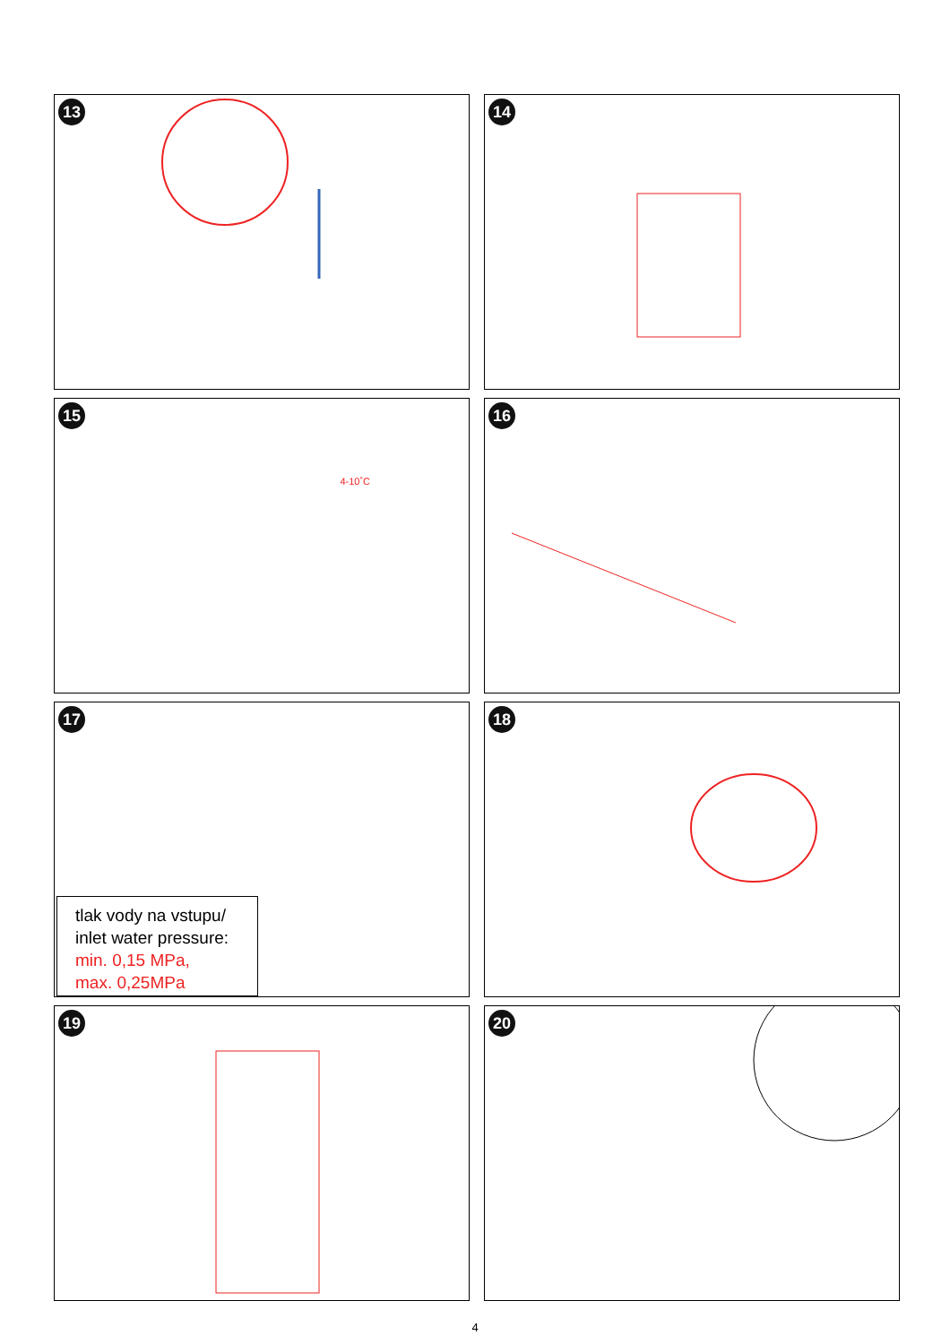13
14
15
4-10˚C
16
17
tlak vody na vstupu/
inlet water pressure:
min. 0,15 MPa,
max. 0,25MPa
18
19
20
4